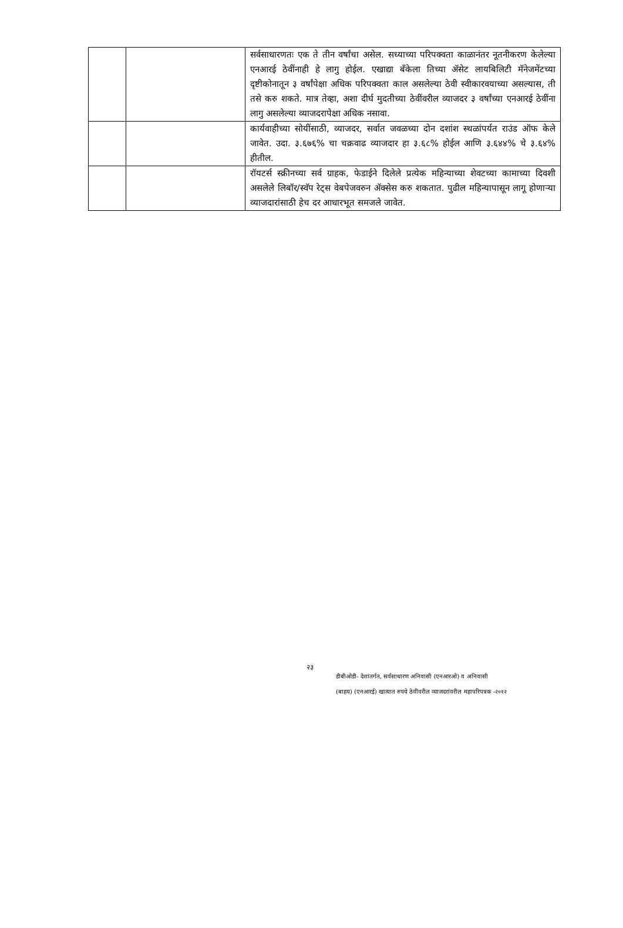| | | सर्वसाधारणतः एक ते तीन वर्षांचा असेल. सध्याच्या परिपक्वता काळानंतर नूतनीकरण केलेल्या एनआरई ठेवींनाही हे लागु होईल. एखाद्या बॅंकेला तिच्या ॲसेट लायबिलिटी मॅनेजमेंटच्या दृष्टीकोनातून ३ वर्षांपेक्षा अधिक परिपक्वता काल असलेल्या ठेवी स्वीकारवयाच्या असल्यास, ती तसे करु शकते. मात्र तेव्हा, अशा दीर्घ मुदतीच्या ठेवींवरील व्याजदर ३ वर्षांच्या एनआरई ठेवींना लागु असलेल्या व्याजदरापेक्षा अधिक नसावा. |
| | | कार्यवाहीच्या सोयींसाठी, व्याजदर, सर्वात जवळच्या दोन दशांश स्थळांपर्यत राउंड ऑफ केले जावेत. उदा. ३.६७६% चा चक्रवाढ व्याजदार हा ३.६८% होईल आणि ३.६४४% चे ३.६४% हीतील. |
| | | रॉयटर्स स्क्रीनच्या सर्व ग्राहक, फेडाईने दिलेले प्रत्येक महिन्याच्या शेवटच्या कामाच्या दिवशी असलेले लिबॉर/स्वॅप रेट्स वेबपेजवरुन ॲक्सेस करु शकतात. पुढील महिन्यापासून लागू होणाऱ्या व्याजदारांसाठी हेच दर आधारभूत समजले जावेत. |
२३
डीबीओडी- देशांतर्गत, सर्वसाधारण अनिवासी (एनआरओ) व अनिवासी
(बाहय) (एनआरई) खात्यात रुपये ठेवींवरील व्याजदरांवरील महापरिपत्रक -२०१२